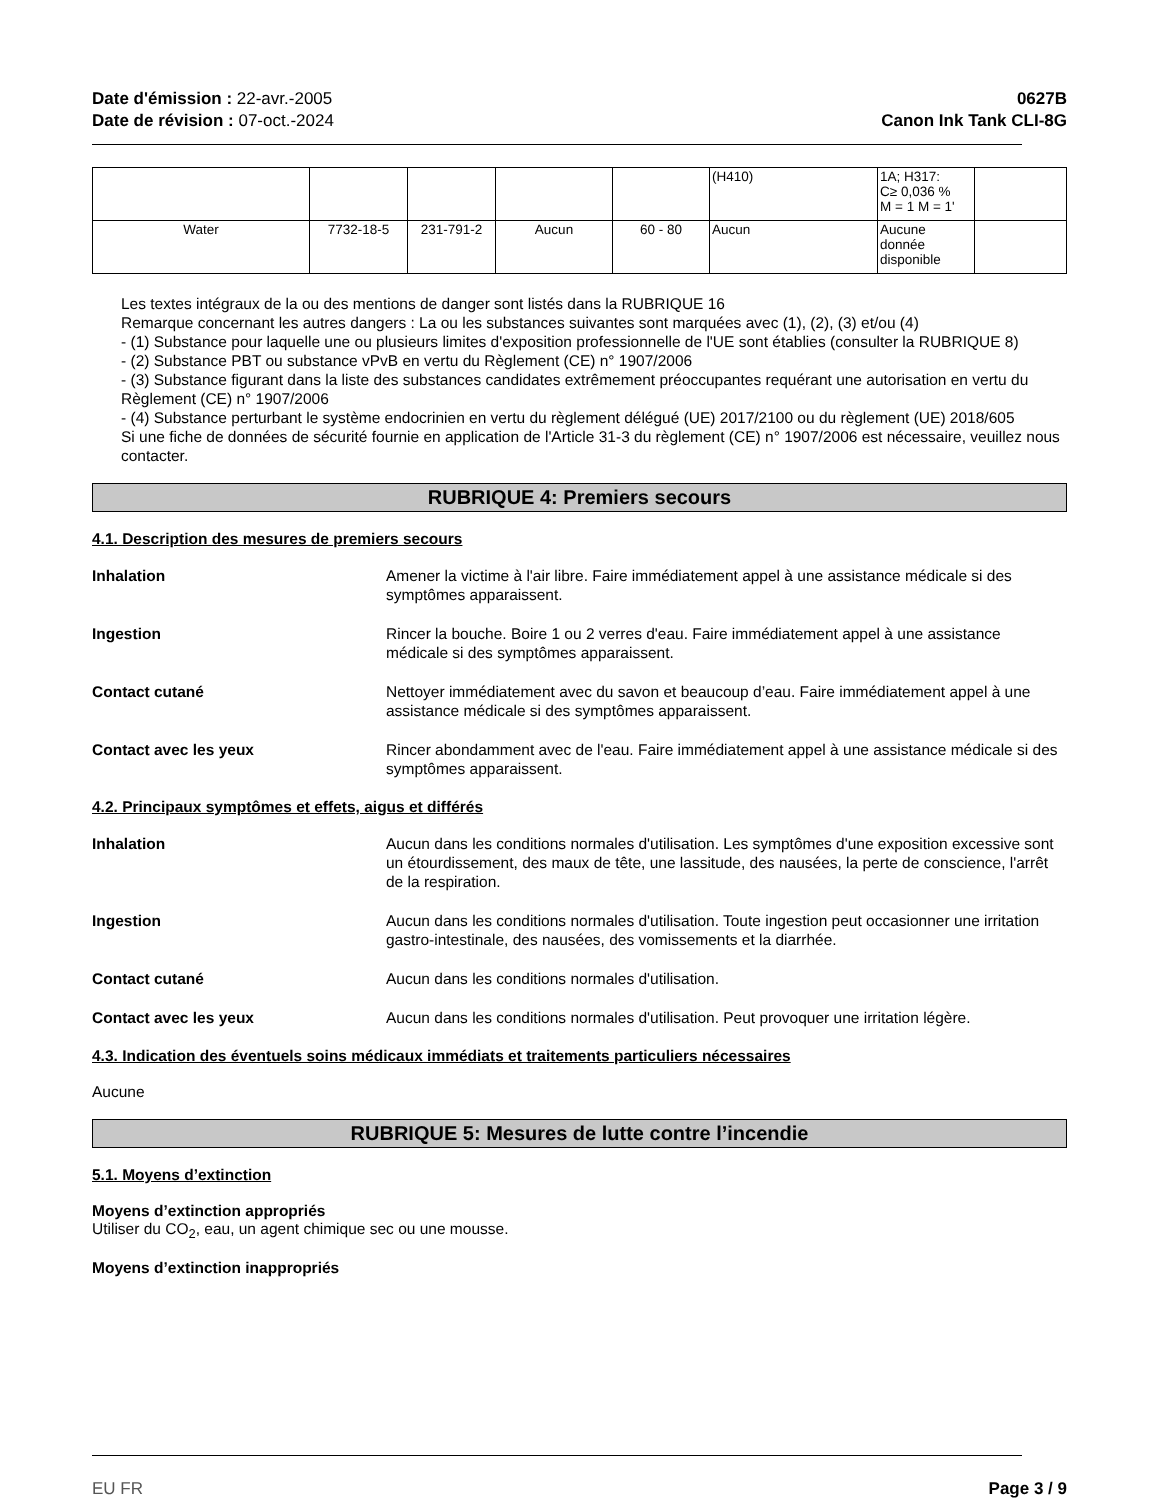Date d'émission : 22-avr.-2005
Date de révision : 07-oct.-2024
0627B
Canon Ink Tank CLI-8G
| | | | | | (H410) | 1A; H317: C≥ 0,036 % M = 1 M = 1' | |
| Water | 7732-18-5 | 231-791-2 | Aucun | 60 - 80 | Aucun | Aucune donnée disponible | |
Les textes intégraux de la ou des mentions de danger sont listés dans la RUBRIQUE 16
Remarque concernant les autres dangers : La ou les substances suivantes sont marquées avec (1), (2), (3) et/ou (4)
- (1) Substance pour laquelle une ou plusieurs limites d'exposition professionnelle de l'UE sont établies (consulter la RUBRIQUE 8)
- (2) Substance PBT ou substance vPvB en vertu du Règlement (CE) n° 1907/2006
- (3) Substance figurant dans la liste des substances candidates extrêmement préoccupantes requérant une autorisation en vertu du Règlement (CE) n° 1907/2006
- (4) Substance perturbant le système endocrinien en vertu du règlement délégué (UE) 2017/2100 ou du règlement (UE) 2018/605
Si une fiche de données de sécurité fournie en application de l'Article 31-3 du règlement (CE) n° 1907/2006 est nécessaire, veuillez nous contacter.
RUBRIQUE 4: Premiers secours
4.1. Description des mesures de premiers secours
Inhalation Amener la victime à l'air libre. Faire immédiatement appel à une assistance médicale si des symptômes apparaissent.
Ingestion Rincer la bouche. Boire 1 ou 2 verres d'eau. Faire immédiatement appel à une assistance médicale si des symptômes apparaissent.
Contact cutané Nettoyer immédiatement avec du savon et beaucoup d’eau. Faire immédiatement appel à une assistance médicale si des symptômes apparaissent.
Contact avec les yeux Rincer abondamment avec de l'eau. Faire immédiatement appel à une assistance médicale si des symptômes apparaissent.
4.2. Principaux symptômes et effets, aigus et différés
Inhalation Aucun dans les conditions normales d'utilisation. Les symptômes d'une exposition excessive sont un étourdissement, des maux de tête, une lassitude, des nausées, la perte de conscience, l'arrêt de la respiration.
Ingestion Aucun dans les conditions normales d'utilisation. Toute ingestion peut occasionner une irritation gastro-intestinale, des nausées, des vomissements et la diarrhée.
Contact cutané Aucun dans les conditions normales d'utilisation.
Contact avec les yeux Aucun dans les conditions normales d'utilisation. Peut provoquer une irritation légère.
4.3. Indication des éventuels soins médicaux immédiats et traitements particuliers nécessaires
Aucune
RUBRIQUE 5: Mesures de lutte contre l’incendie
5.1. Moyens d’extinction
Moyens d’extinction appropriés
Utiliser du CO<sub>2</sub>, eau, un agent chimique sec ou une mousse.
Moyens d’extinction inappropriés
EU FR Page 3 / 9